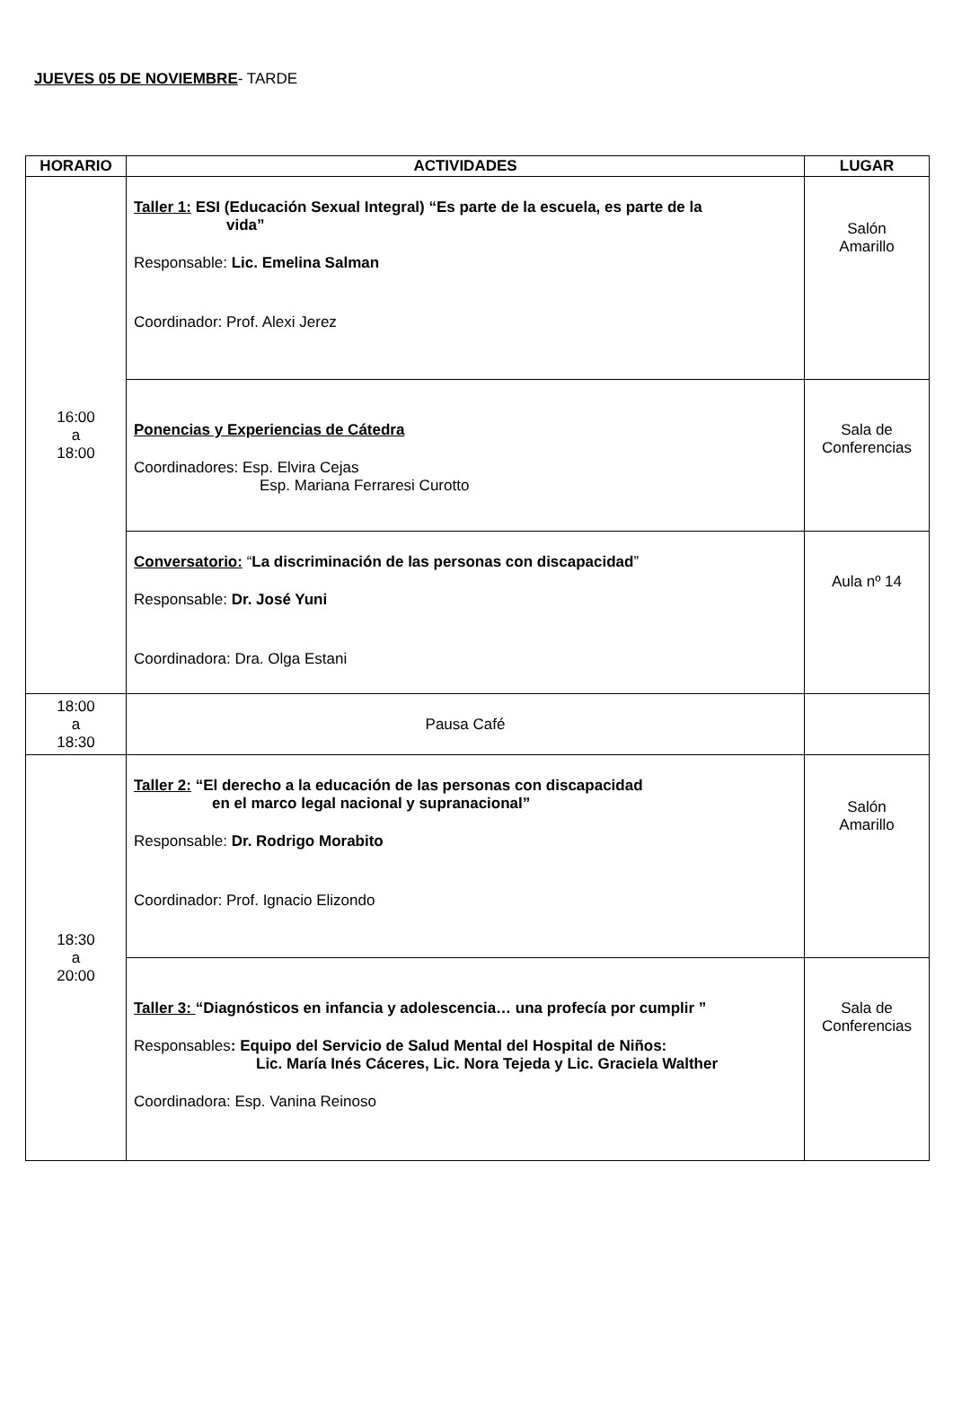JUEVES 05 DE NOVIEMBRE- TARDE
| HORARIO | ACTIVIDADES | LUGAR |
| --- | --- | --- |
| 16:00 a 18:00 | Taller 1: ESI (Educación Sexual Integral) “Es parte de la escuela, es parte de la vida” Responsable: Lic. Emelina Salman Coordinador: Prof. Alexi Jerez | Salón Amarillo |
| | Ponencias y Experiencias de Cátedra Coordinadores: Esp. Elvira Cejas Esp. Mariana Ferraresi Curotto | Sala de Conferencias |
| | Conversatorio: “ La discriminación de las personas con discapacidad ” Responsable: Dr. José Yuni Coordinadora: Dra. Olga Estani | Aula nº 14 |
| 18:00 a 18:30 | Pausa Café | |
| 18:30 a 20:00 | Taller 2: “El derecho a la educación de las personas con discapacidad en el marco legal nacional y supranacional” Responsable: Dr. Rodrigo Morabito Coordinador: Prof. Ignacio Elizondo | Salón Amarillo |
| | Taller 3: “Diagnósticos en infancia y adolescencia… una profecía por cumplir ” Responsables : Equipo del Servicio de Salud Mental del Hospital de Niños: Lic. María Inés Cáceres, Lic. Nora Tejeda y Lic. Graciela Walther Coordinadora: Esp. Vanina Reinoso | Sala de Conferencias |